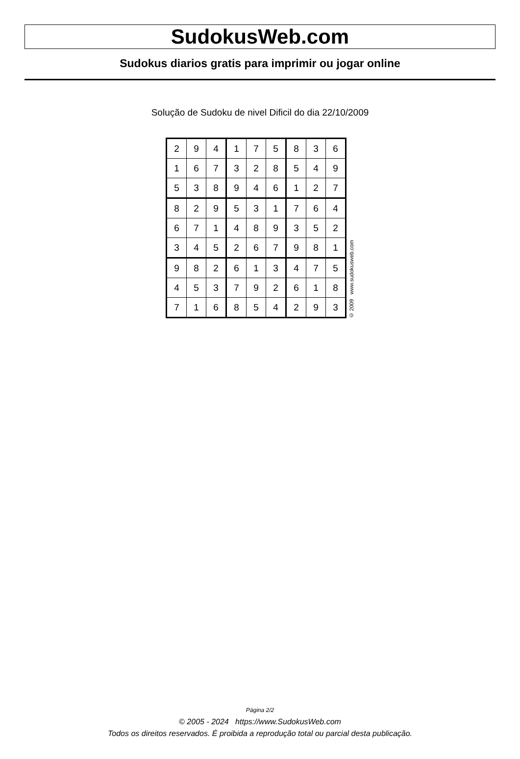SudokusWeb.com
Sudokus diarios gratis para imprimir ou jogar online
Solução de Sudoku de nivel Dificil do dia 22/10/2009
| 2 | 9 | 4 | 1 | 7 | 5 | 8 | 3 | 6 |
| 1 | 6 | 7 | 3 | 2 | 8 | 5 | 4 | 9 |
| 5 | 3 | 8 | 9 | 4 | 6 | 1 | 2 | 7 |
| 8 | 2 | 9 | 5 | 3 | 1 | 7 | 6 | 4 |
| 6 | 7 | 1 | 4 | 8 | 9 | 3 | 5 | 2 |
| 3 | 4 | 5 | 2 | 6 | 7 | 9 | 8 | 1 |
| 9 | 8 | 2 | 6 | 1 | 3 | 4 | 7 | 5 |
| 4 | 5 | 3 | 7 | 9 | 2 | 6 | 1 | 8 |
| 7 | 1 | 6 | 8 | 5 | 4 | 2 | 9 | 3 |
© 2009 www.sudokusweb.com
Página 2/2
© 2005 - 2024 https://www.SudokusWeb.com
Todos os direitos reservados. É proibida a reprodução total ou parcial desta publicação.